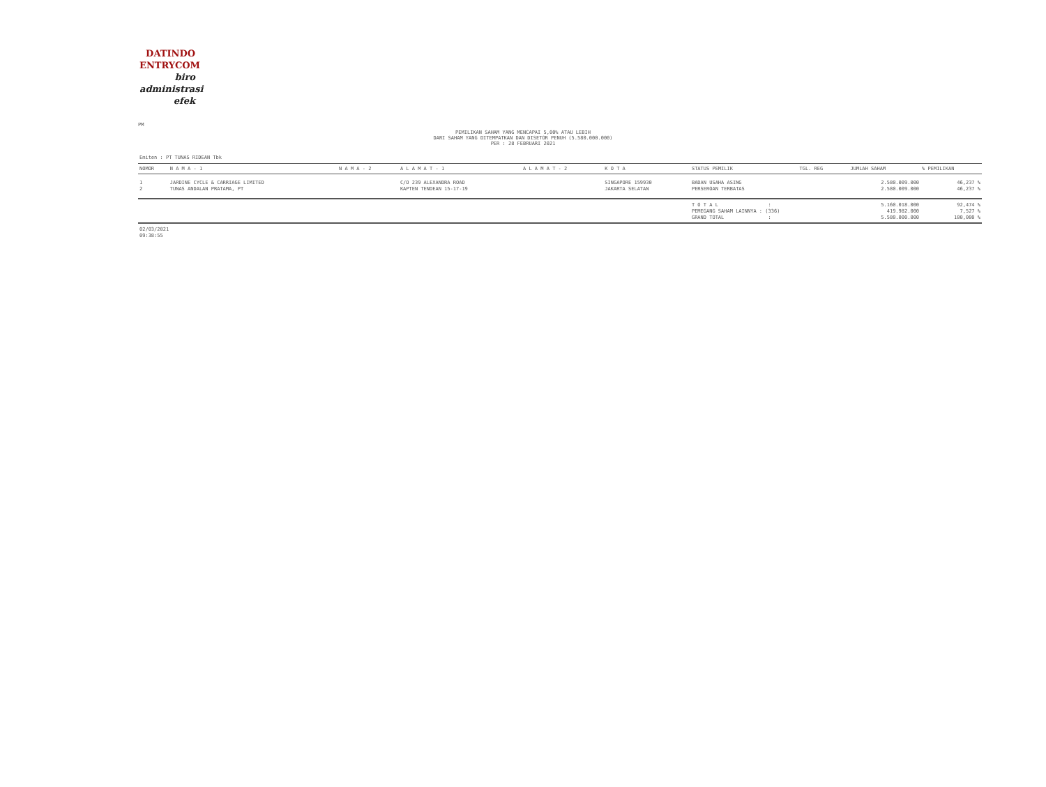DATINDO
ENTRYCOM
biro
administrasi
efek
PM
PEMILIKAN SAHAM YANG MENCAPAI 5,00% ATAU LEBIH
DARI SAHAM YANG DITEMPATKAN DAN DISETOR PENUH (5.580.000.000)
PER : 28 FEBRUARI 2021
Emiten : PT TUNAS RIDEAN Tbk
| NOMOR | N A M A - 1 | N A M A - 2 | A L A M A T - 1 | A L A M A T - 2 | K O T A | STATUS PEMILIK | TGL. REG | JUMLAH SAHAM | % PEMILIKAN |
| --- | --- | --- | --- | --- | --- | --- | --- | --- | --- |
| 1 | JARDINE CYCLE & CARRIAGE LIMITED | | C/O 239 ALEXANDRA ROAD | | SINGAPORE 159930 | BADAN USAHA ASING | | 2.580.009.000 | 46,237 % |
| 2 | TUNAS ANDALAN PRATAMA, PT | | KAPTEN TENDEAN 15-17-19 | | JAKARTA SELATAN | PERSEROAN TERBATAS | | 2.580.009.000 | 46,237 % |
| | | | | | | T O T A L : | | 5.160.018.000 | 92,474 % |
| | | | | | | PEMEGANG SAHAM LAINNYA : (336) | | 419.982.000 | 7,527 % |
| | | | | | | GRAND TOTAL : | | 5.580.000.000 | 100,000 % |
02/03/2021
09:38:55